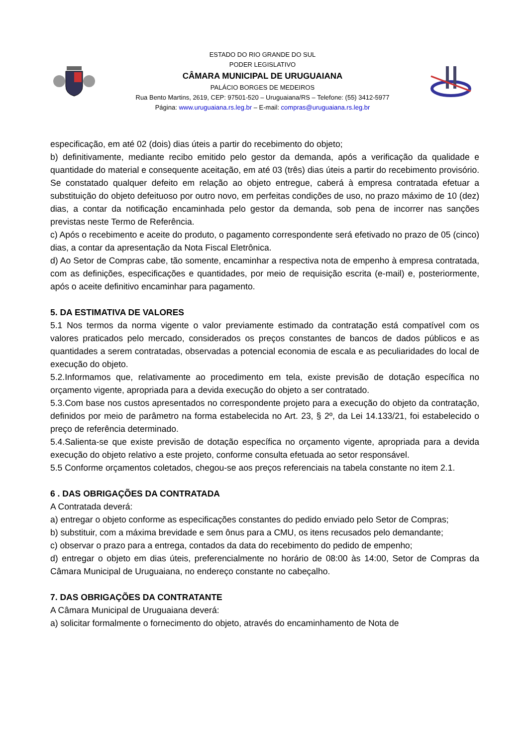ESTADO DO RIO GRANDE DO SUL
PODER LEGISLATIVO
CÂMARA MUNICIPAL DE URUGUAIANA
PALÁCIO BORGES DE MEDEIROS
Rua Bento Martins, 2619, CEP: 97501-520 – Uruguaiana/RS – Telefone: (55) 3412-5977
Página: www.uruguaiana.rs.leg.br – E-mail: compras@uruguaiana.rs.leg.br
especificação, em até 02 (dois) dias úteis a partir do recebimento do objeto;
b) definitivamente, mediante recibo emitido pelo gestor da demanda, após a verificação da qualidade e quantidade do material e consequente aceitação, em até 03 (três) dias úteis a partir do recebimento provisório. Se constatado qualquer defeito em relação ao objeto entregue, caberá à empresa contratada efetuar a substituição do objeto defeituoso por outro novo, em perfeitas condições de uso, no prazo máximo de 10 (dez) dias, a contar da notificação encaminhada pelo gestor da demanda, sob pena de incorrer nas sanções previstas neste Termo de Referência.
c) Após o recebimento e aceite do produto, o pagamento correspondente será efetivado no prazo de 05 (cinco) dias, a contar da apresentação da Nota Fiscal Eletrônica.
d) Ao Setor de Compras cabe, tão somente, encaminhar a respectiva nota de empenho à empresa contratada, com as definições, especificações e quantidades, por meio de requisição escrita (e-mail) e, posteriormente, após o aceite definitivo encaminhar para pagamento.
5. DA ESTIMATIVA DE VALORES
5.1 Nos termos da norma vigente o valor previamente estimado da contratação está compatível com os valores praticados pelo mercado, considerados os preços constantes de bancos de dados públicos e as quantidades a serem contratadas, observadas a potencial economia de escala e as peculiaridades do local de execução do objeto.
5.2.Informamos que, relativamente ao procedimento em tela, existe previsão de dotação específica no orçamento vigente, apropriada para a devida execução do objeto a ser contratado.
5.3.Com base nos custos apresentados no correspondente projeto para a execução do objeto da contratação, definidos por meio de parâmetro na forma estabelecida no Art. 23, § 2º, da Lei 14.133/21, foi estabelecido o preço de referência determinado.
5.4.Salienta-se que existe previsão de dotação específica no orçamento vigente, apropriada para a devida execução do objeto relativo a este projeto, conforme consulta efetuada ao setor responsável.
5.5 Conforme orçamentos coletados, chegou-se aos preços referenciais na tabela constante no item 2.1.
6 . DAS OBRIGAÇÕES DA CONTRATADA
A Contratada deverá:
a) entregar o objeto conforme as especificações constantes do pedido enviado pelo Setor de Compras;
b) substituir, com a máxima brevidade e sem ônus para a CMU, os itens recusados pelo demandante;
c) observar o prazo para a entrega, contados da data do recebimento do pedido de empenho;
d) entregar o objeto em dias úteis, preferencialmente no horário de 08:00 às 14:00, Setor de Compras da Câmara Municipal de Uruguaiana, no endereço constante no cabeçalho.
7. DAS OBRIGAÇÕES DA CONTRATANTE
A Câmara Municipal de Uruguaiana deverá:
a) solicitar formalmente o fornecimento do objeto, através do encaminhamento de Nota de